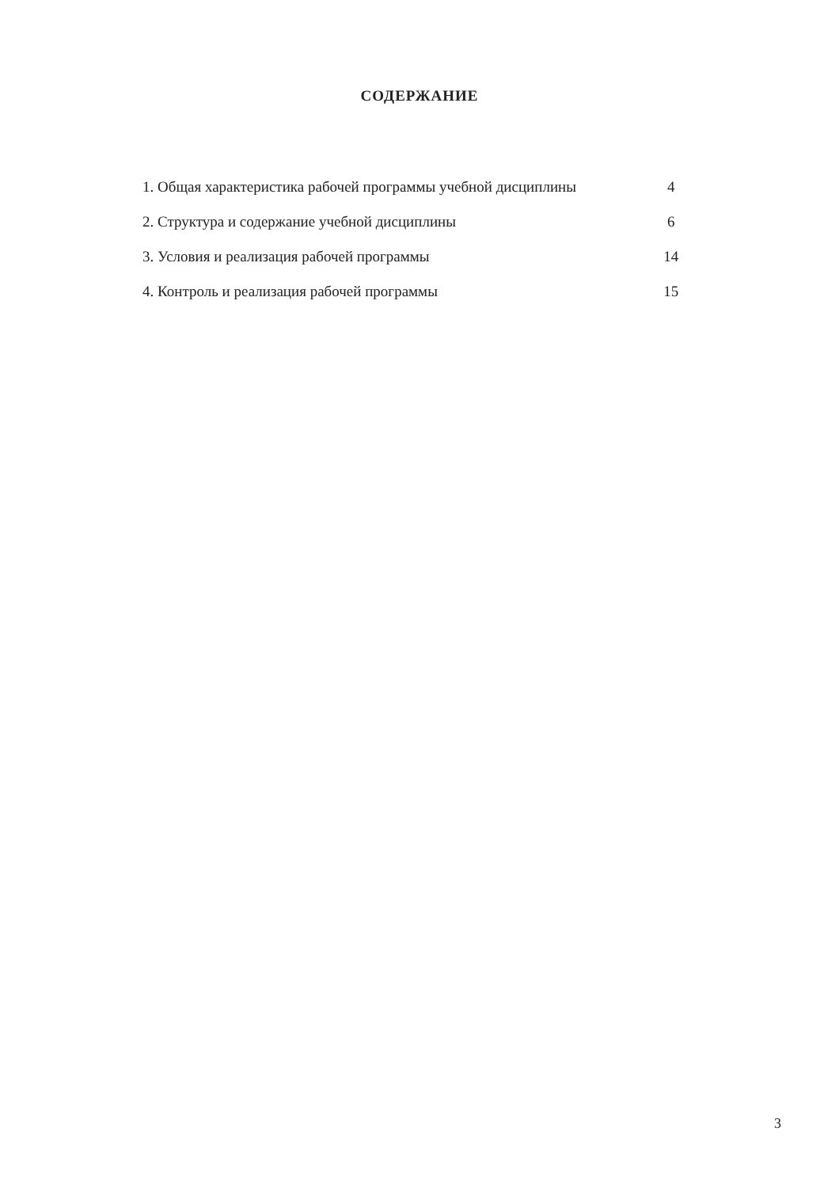СОДЕРЖАНИЕ
| 1. Общая характеристика рабочей программы учебной дисциплины | 4 |
| 2. Структура и содержание учебной дисциплины | 6 |
| 3. Условия и реализация рабочей программы | 14 |
| 4. Контроль и реализация рабочей программы | 15 |
3